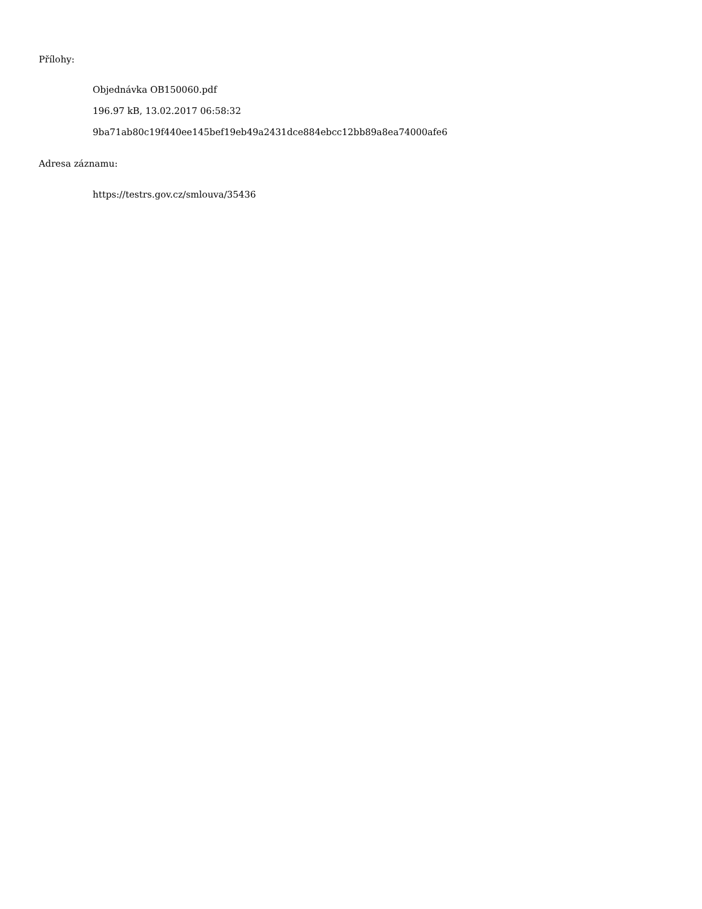Přílohy:
Objednávka OB150060.pdf
196.97 kB, 13.02.2017 06:58:32
9ba71ab80c19f440ee145bef19eb49a2431dce884ebcc12bb89a8ea74000afe6
Adresa záznamu:
https://testrs.gov.cz/smlouva/35436